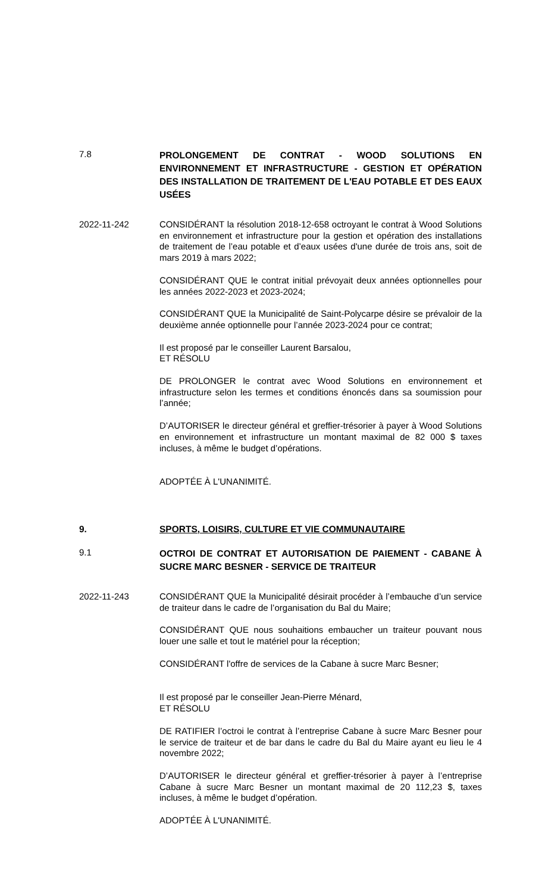7.8
PROLONGEMENT DE CONTRAT - WOOD SOLUTIONS EN ENVIRONNEMENT ET INFRASTRUCTURE - GESTION ET OPÉRATION DES INSTALLATION DE TRAITEMENT DE L'EAU POTABLE ET DES EAUX USÉES
2022-11-242 CONSIDÉRANT la résolution 2018-12-658 octroyant le contrat à Wood Solutions en environnement et infrastructure pour la gestion et opération des installations de traitement de l’eau potable et d’eaux usées d'une durée de trois ans, soit de mars 2019 à mars 2022;
CONSIDÉRANT QUE le contrat initial prévoyait deux années optionnelles pour les années 2022-2023 et 2023-2024;
CONSIDÉRANT QUE la Municipalité de Saint-Polycarpe désire se prévaloir de la deuxième année optionnelle pour l’année 2023-2024 pour ce contrat;
Il est proposé par le conseiller Laurent Barsalou,
ET RÉSOLU
DE PROLONGER le contrat avec Wood Solutions en environnement et infrastructure selon les termes et conditions énoncés dans sa soumission pour l’année;
D’AUTORISER le directeur général et greffier-trésorier à payer à Wood Solutions en environnement et infrastructure un montant maximal de 82 000 $ taxes incluses, à même le budget d’opérations.
ADOPTÉE À L'UNANIMITÉ.
9. SPORTS, LOISIRS, CULTURE ET VIE COMMUNAUTAIRE
9.1
OCTROI DE CONTRAT ET AUTORISATION DE PAIEMENT - CABANE À SUCRE MARC BESNER - SERVICE DE TRAITEUR
2022-11-243 CONSIDÉRANT QUE la Municipalité désirait procéder à l’embauche d’un service de traiteur dans le cadre de l’organisation du Bal du Maire;
CONSIDÉRANT QUE nous souhaitions embaucher un traiteur pouvant nous louer une salle et tout le matériel pour la réception;
CONSIDÉRANT l'offre de services de la Cabane à sucre Marc Besner;
Il est proposé par le conseiller Jean-Pierre Ménard,
ET RÉSOLU
DE RATIFIER l’octroi le contrat à l’entreprise Cabane à sucre Marc Besner pour le service de traiteur et de bar dans le cadre du Bal du Maire ayant eu lieu le 4 novembre 2022;
D’AUTORISER le directeur général et greffier-trésorier à payer à l’entreprise Cabane à sucre Marc Besner un montant maximal de 20 112,23 $, taxes incluses, à même le budget d’opération.
ADOPTÉE À L'UNANIMITÉ.